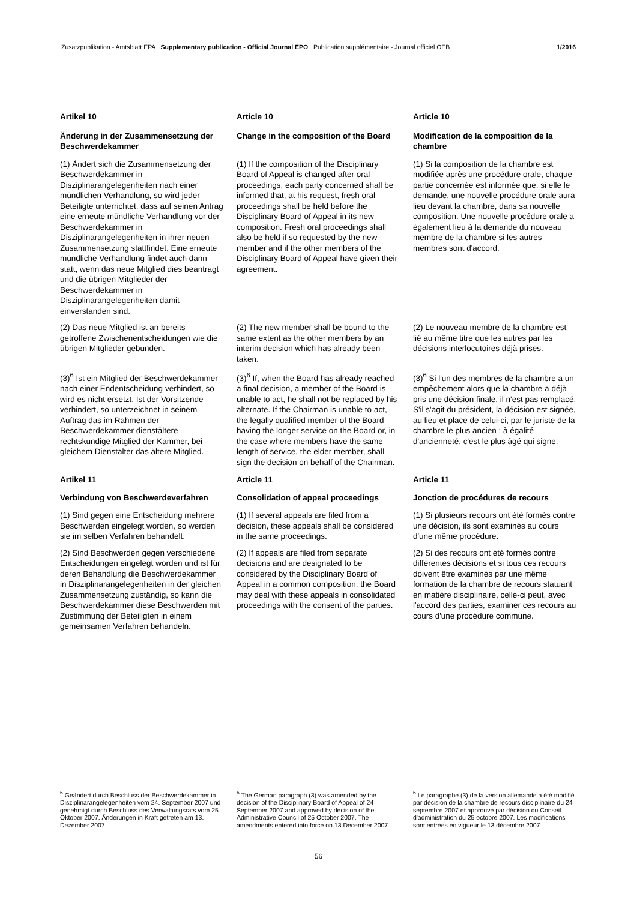Zusatzpublikation - Amtsblatt EPA Supplementary publication - Official Journal EPO Publication supplémentaire - Journal officiel OEB 1/2016
Artikel 10
Article 10
Article 10
Änderung in der Zusammensetzung der Beschwerdekammer
Change in the composition of the Board
Modification de la composition de la chambre
(1) Ändert sich die Zusammensetzung der Beschwerdekammer in Disziplinarangelegenheiten nach einer mündlichen Verhandlung, so wird jeder Beteiligte unterrichtet, dass auf seinen Antrag eine erneute mündliche Verhandlung vor der Beschwerdekammer in Disziplinarangelegenheiten in ihrer neuen Zusammensetzung stattfindet. Eine erneute mündliche Verhandlung findet auch dann statt, wenn das neue Mitglied dies beantragt und die übrigen Mitglieder der Beschwerdekammer in Disziplinarangelegenheiten damit einverstanden sind.
(1) If the composition of the Disciplinary Board of Appeal is changed after oral proceedings, each party concerned shall be informed that, at his request, fresh oral proceedings shall be held before the Disciplinary Board of Appeal in its new composition. Fresh oral proceedings shall also be held if so requested by the new member and if the other members of the Disciplinary Board of Appeal have given their agreement.
(1) Si la composition de la chambre est modifiée après une procédure orale, chaque partie concernée est informée que, si elle le demande, une nouvelle procédure orale aura lieu devant la chambre, dans sa nouvelle composition. Une nouvelle procédure orale a également lieu à la demande du nouveau membre de la chambre si les autres membres sont d'accord.
(2) Das neue Mitglied ist an bereits getroffene Zwischenentscheidungen wie die übrigen Mitglieder gebunden.
(2) The new member shall be bound to the same extent as the other members by an interim decision which has already been taken.
(2) Le nouveau membre de la chambre est lié au même titre que les autres par les décisions interlocutoires déjà prises.
(3)<sup>6</sup> Ist ein Mitglied der Beschwerdekammer nach einer Endentscheidung verhindert, so wird es nicht ersetzt. Ist der Vorsitzende verhindert, so unterzeichnet in seinem Auftrag das im Rahmen der Beschwerdekammer dienstältere rechtskundige Mitglied der Kammer, bei gleichem Dienstalter das ältere Mitglied.
(3)<sup>6</sup> If, when the Board has already reached a final decision, a member of the Board is unable to act, he shall not be replaced by his alternate. If the Chairman is unable to act, the legally qualified member of the Board having the longer service on the Board or, in the case where members have the same length of service, the elder member, shall sign the decision on behalf of the Chairman.
(3)<sup>6</sup> Si l'un des membres de la chambre a un empêchement alors que la chambre a déjà pris une décision finale, il n'est pas remplacé. S'il s'agit du président, la décision est signée, au lieu et place de celui-ci, par le juriste de la chambre le plus ancien ; à égalité d'ancienneté, c'est le plus âgé qui signe.
Artikel 11
Article 11
Article 11
Verbindung von Beschwerdeverfahren
Consolidation of appeal proceedings
Jonction de procédures de recours
(1) Sind gegen eine Entscheidung mehrere Beschwerden eingelegt worden, so werden sie im selben Verfahren behandelt.
(1) If several appeals are filed from a decision, these appeals shall be considered in the same proceedings.
(1) Si plusieurs recours ont été formés contre une décision, ils sont examinés au cours d'une même procédure.
(2) Sind Beschwerden gegen verschiedene Entscheidungen eingelegt worden und ist für deren Behandlung die Beschwerdekammer in Disziplinarangelegenheiten in der gleichen Zusammensetzung zuständig, so kann die Beschwerdekammer diese Beschwerden mit Zustimmung der Beteiligten in einem gemeinsamen Verfahren behandeln.
(2) If appeals are filed from separate decisions and are designated to be considered by the Disciplinary Board of Appeal in a common composition, the Board may deal with these appeals in consolidated proceedings with the consent of the parties.
(2) Si des recours ont été formés contre différentes décisions et si tous ces recours doivent être examinés par une même formation de la chambre de recours statuant en matière disciplinaire, celle-ci peut, avec l'accord des parties, examiner ces recours au cours d'une procédure commune.
<sup>6</sup> Geändert durch Beschluss der Beschwerdekammer in Disziplinarangelegenheiten vom 24. September 2007 und genehmigt durch Beschluss des Verwaltungsrats vom 25. Oktober 2007. Änderungen in Kraft getreten am 13. Dezember 2007
<sup>6</sup> The German paragraph (3) was amended by the decision of the Disciplinary Board of Appeal of 24 September 2007 and approved by decision of the Administrative Council of 25 October 2007. The amendments entered into force on 13 December 2007.
<sup>6</sup> Le paragraphe (3) de la version allemande a été modifié par décision de la chambre de recours disciplinaire du 24 septembre 2007 et approuvé par décision du Conseil d'administration du 25 octobre 2007. Les modifications sont entrées en vigueur le 13 décembre 2007.
56